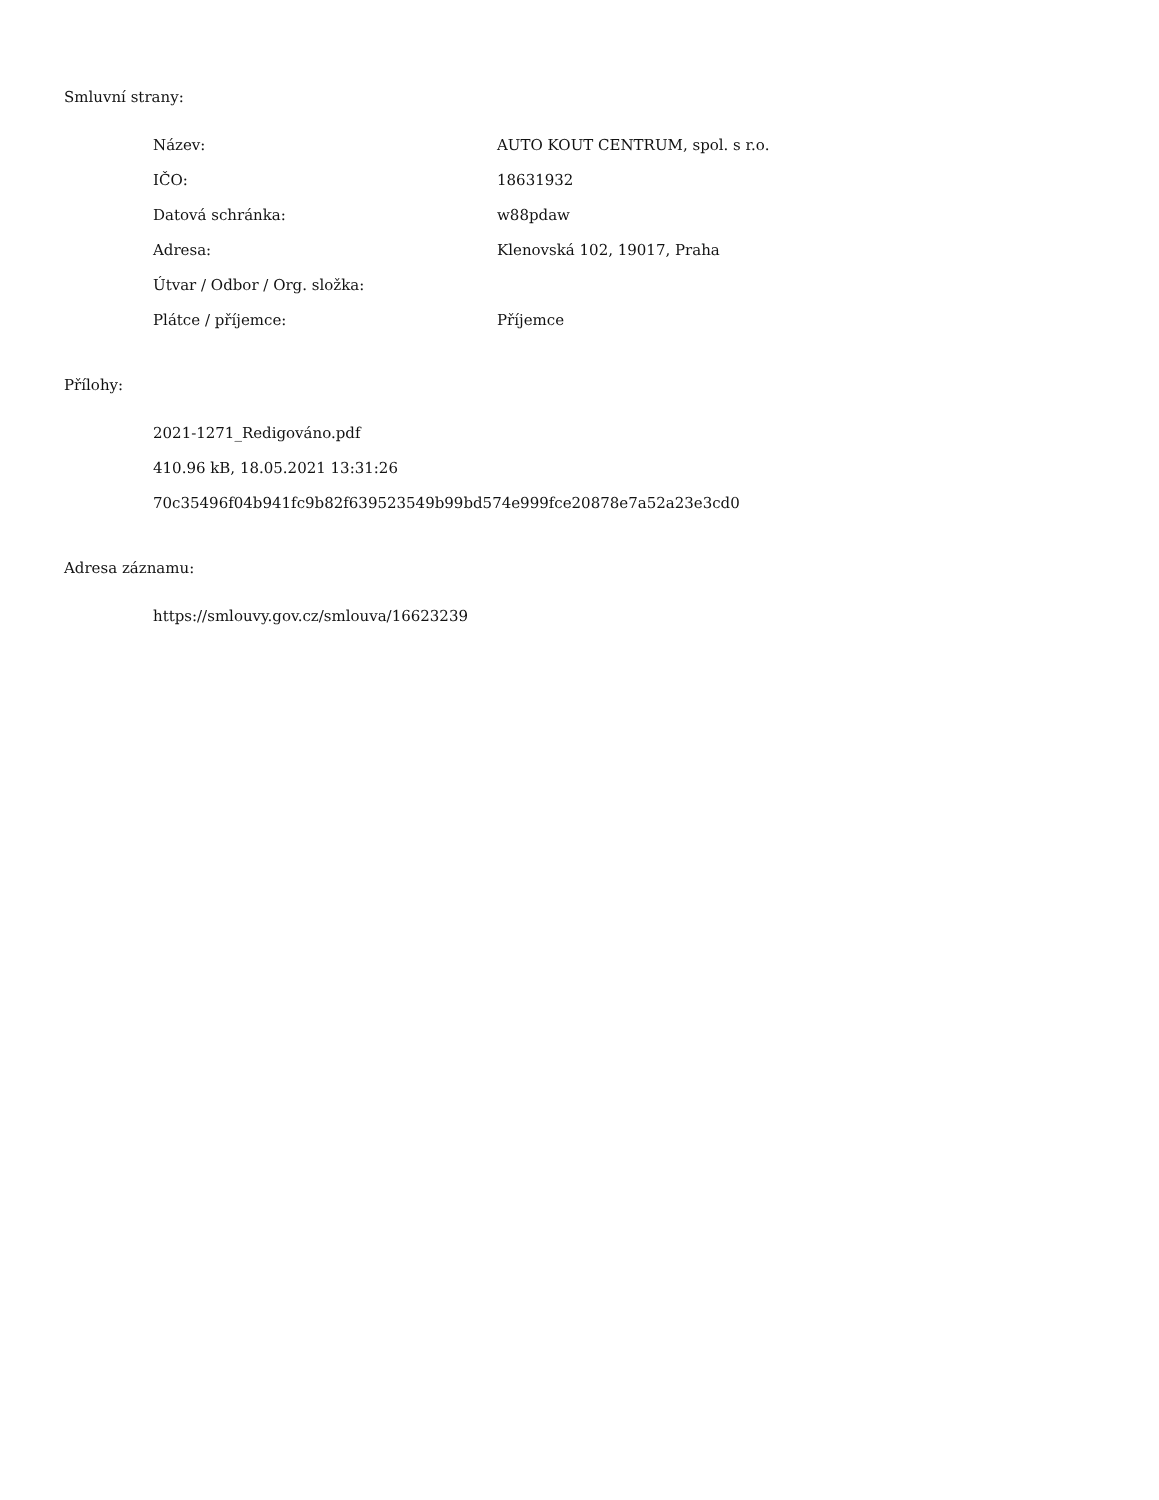Smluvní strany:
| Název: | AUTO KOUT CENTRUM, spol. s r.o. |
| IČO: | 18631932 |
| Datová schránka: | w88pdaw |
| Adresa: | Klenovská 102, 19017, Praha |
| Útvar / Odbor / Org. složka: | |
| Plátce / příjemce: | Příjemce |
Přílohy:
2021-1271_Redigováno.pdf
410.96 kB, 18.05.2021 13:31:26
70c35496f04b941fc9b82f639523549b99bd574e999fce20878e7a52a23e3cd0
Adresa záznamu:
https://smlouvy.gov.cz/smlouva/16623239